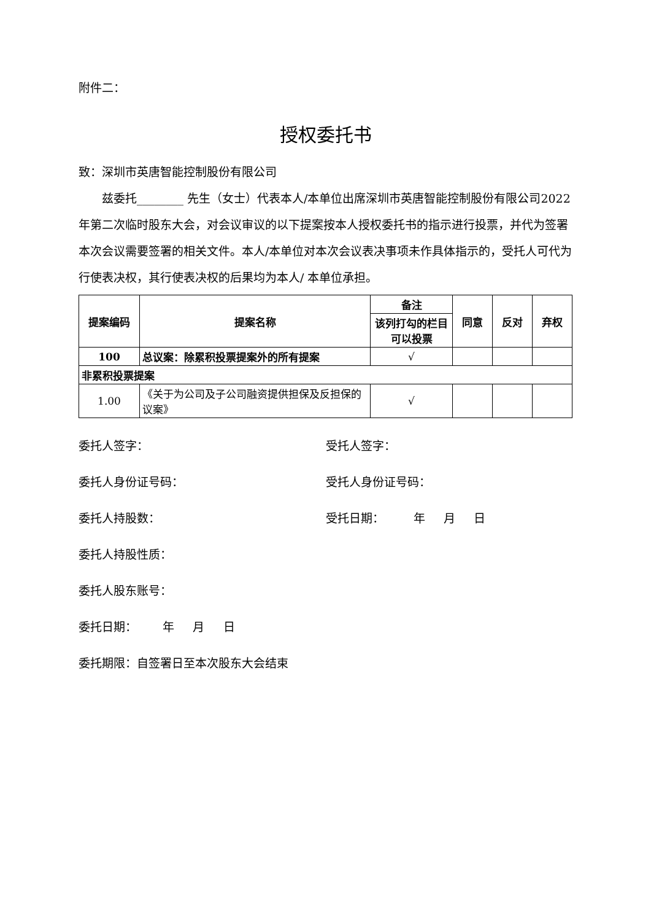附件二：
授权委托书
致：深圳市英唐智能控制股份有限公司
兹委托________ 先生（女士）代表本人/本单位出席深圳市英唐智能控制股份有限公司2022年第二次临时股东大会，对会议审议的以下提案按本人授权委托书的指示进行投票，并代为签署本次会议需要签署的相关文件。本人/本单位对本次会议表决事项未作具体指示的，受托人可代为行使表决权，其行使表决权的后果均为本人/ 本单位承担。
| 提案编码 | 提案名称 | 备注 | 同意 | 反对 | 弃权 |
| --- | --- | --- | --- | --- | --- |
| | | 该列打勾的栏目可以投票 | | | |
| 100 | 总议案：除累积投票提案外的所有提案 | √ | | | |
| 非累积投票提案 | | | | | |
| 1.00 | 《关于为公司及子公司融资提供担保及反担保的议案》 | √ | | | |
委托人签字： 受托人签字：
委托人身份证号码： 受托人身份证号码：
委托人持股数： 受托日期： 年 月 日
委托人持股性质：
委托人股东账号：
委托日期： 年 月 日
委托期限：自签署日至本次股东大会结束